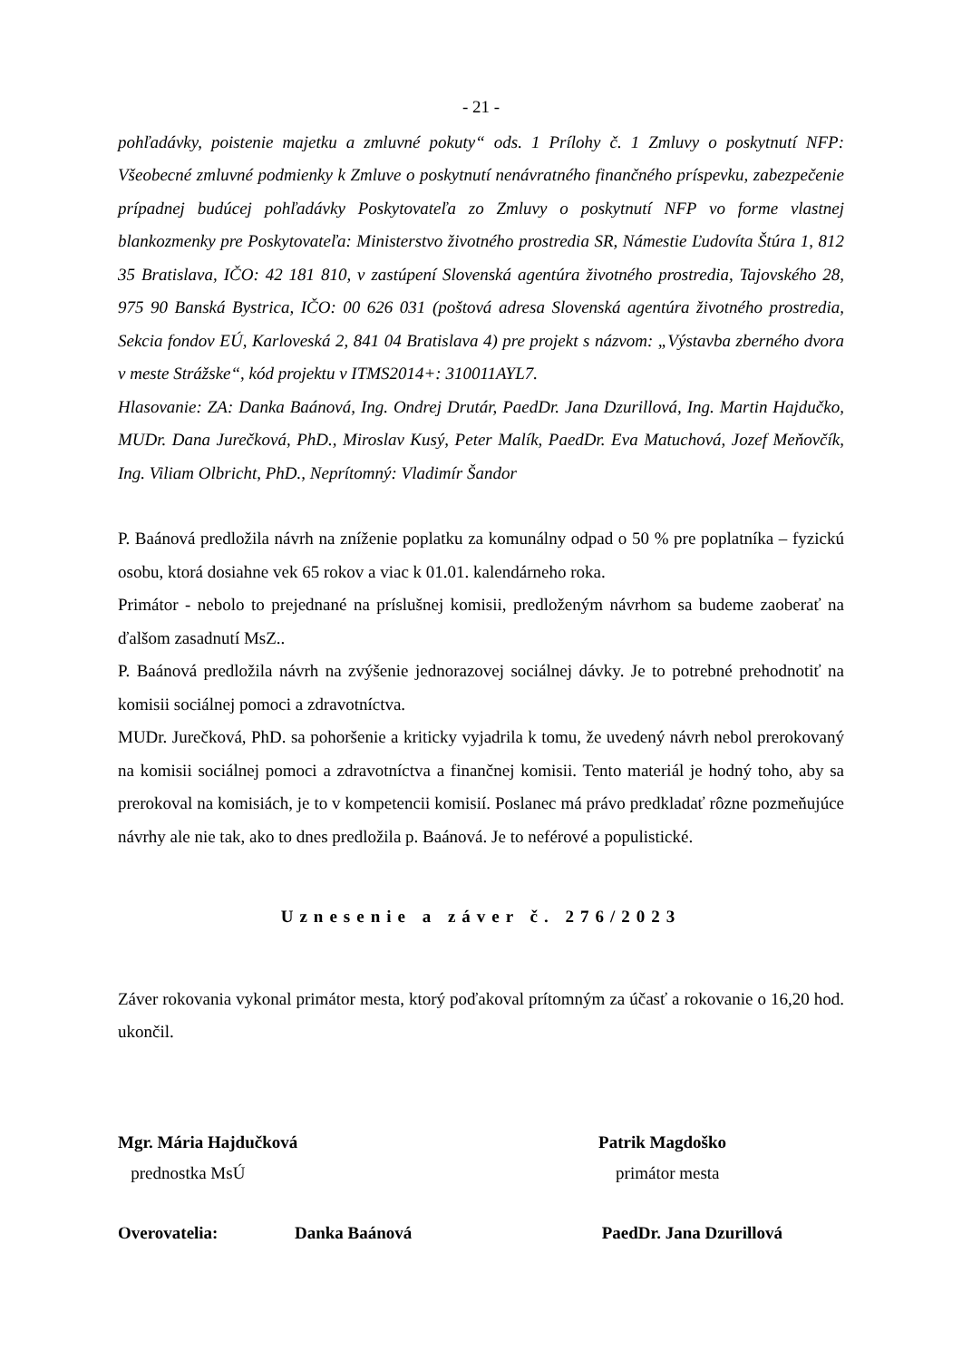- 21 -
pohľadávky, poistenie majetku a zmluvné pokuty“ ods. 1 Prílohy č. 1 Zmluvy o poskytnutí NFP: Všeobecné zmluvné podmienky k Zmluve o poskytnutí nenávratného finančného príspevku, zabezpečenie prípadnej budúcej pohľadávky Poskytovateľa zo Zmluvy o poskytnutí NFP vo forme vlastnej blankozmenky pre Poskytovateľa: Ministerstvo životného prostredia SR, Námestie Ľudovíta Štúra 1, 812 35 Bratislava, IČO: 42 181 810, v zastúpení Slovenská agentúra životného prostredia, Tajovského 28, 975 90 Banská Bystrica, IČO: 00 626 031 (poštová adresa Slovenská agentúra životného prostredia, Sekcia fondov EÚ, Karloveská 2, 841 04 Bratislava 4) pre projekt s názvom: „Výstavba zberného dvora v meste Strážske“, kód projektu v ITMS2014+: 310011AYL7.
Hlasovanie: ZA: Danka Baánová, Ing. Ondrej Drutár, PaedDr. Jana Dzurillová, Ing. Martin Hajdučko, MUDr. Dana Jurečková, PhD., Miroslav Kusý, Peter Malík, PaedDr. Eva Matuchová, Jozef Meňovčík, Ing. Viliam Olbricht, PhD., Neprítomný: Vladimír Šandor
P. Baánová predložila návrh na zníženie poplatku za komunálny odpad o 50 % pre poplatníka – fyzickú osobu, ktorá dosiahne vek 65 rokov a viac k 01.01. kalendárneho roka.
Primátor - nebolo to prejednané na príslušnej komisii, predloženým návrhom sa budeme zaoberať na ďalšom zasadnutí MsZ..
P. Baánová predložila návrh na zvýšenie jednorazovej sociálnej dávky. Je to potrebné prehodnotiť na komisii sociálnej pomoci a zdravotníctva.
MUDr. Jurečková, PhD. sa pohoršenie a kriticky vyjadrila k tomu, že uvedený návrh nebol prerokovaný na komisii sociálnej pomoci a zdravotníctva a finančnej komisii. Tento materiál je hodný toho, aby sa prerokoval na komisiách, je to v kompetencii komisií. Poslanec má právo predkladať rôzne pozmeňujúce návrhy ale nie tak, ako to dnes predložila p. Baánová. Je to neférové a populistické.
Uznesenie a záver č. 276/2023
Záver rokovania vykonal primátor mesta, ktorý poďakoval prítomným za účasť a rokovanie o 16,20 hod. ukončil.
Mgr. Mária Hajdučková
prednostka MsÚ
Patrik Magdoško
primátor mesta
Overovatelia: Danka Baánová PaedDr. Jana Dzurillová